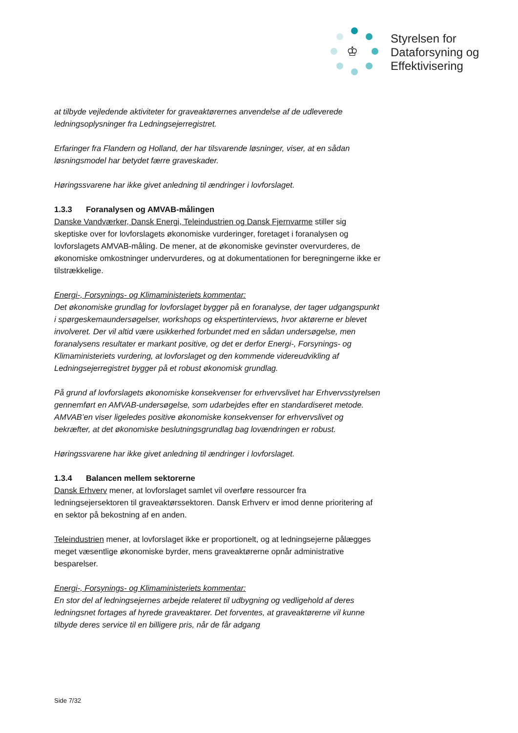♔
Styrelsen for
Dataforsyning og
Effektivisering
at tilbyde vejledende aktiviteter for graveaktørernes anvendelse af de udleverede ledningsoplysninger fra Ledningsejerregistret.
Erfaringer fra Flandern og Holland, der har tilsvarende løsninger, viser, at en sådan løsningsmodel har betydet færre graveskader.
Høringssvarene har ikke givet anledning til ændringer i lovforslaget.
1.3.3 Foranalysen og AMVAB-målingen
Danske Vandværker, Dansk Energi, Teleindustrien og Dansk Fjernvarme stiller sig skeptiske over for lovforslagets økonomiske vurderinger, foretaget i foranalysen og lovforslagets AMVAB-måling. De mener, at de økonomiske gevinster overvurderes, de økonomiske omkostninger undervurderes, og at dokumentationen for beregningerne ikke er tilstrækkelige.
Energi-, Forsynings- og Klimaministeriets kommentar:
Det økonomiske grundlag for lovforslaget bygger på en foranalyse, der tager udgangspunkt i spørgeskemaundersøgelser, workshops og ekspertinterviews, hvor aktørerne er blevet involveret. Der vil altid være usikkerhed forbundet med en sådan undersøgelse, men foranalysens resultater er markant positive, og det er derfor Energi-, Forsynings- og Klimaministeriets vurdering, at lovforslaget og den kommende videreudvikling af Ledningsejerregistret bygger på et robust økonomisk grundlag.
På grund af lovforslagets økonomiske konsekvenser for erhvervslivet har Erhvervsstyrelsen gennemført en AMVAB-undersøgelse, som udarbejdes efter en standardiseret metode. AMVAB’en viser ligeledes positive økonomiske konsekvenser for erhvervslivet og bekræfter, at det økonomiske beslutningsgrundlag bag lovændringen er robust.
Høringssvarene har ikke givet anledning til ændringer i lovforslaget.
1.3.4 Balancen mellem sektorerne
Dansk Erhverv mener, at lovforslaget samlet vil overføre ressourcer fra ledningsejersektoren til graveaktørssektoren. Dansk Erhverv er imod denne prioritering af en sektor på bekostning af en anden.
Teleindustrien mener, at lovforslaget ikke er proportionelt, og at ledningsejerne pålægges meget væsentlige økonomiske byrder, mens graveaktørerne opnår administrative besparelser.
Energi-, Forsynings- og Klimaministeriets kommentar:
En stor del af ledningsejernes arbejde relateret til udbygning og vedligehold af deres ledningsnet fortages af hyrede graveaktører. Det forventes, at graveaktørerne vil kunne tilbyde deres service til en billigere pris, når de får adgang
Side 7/32